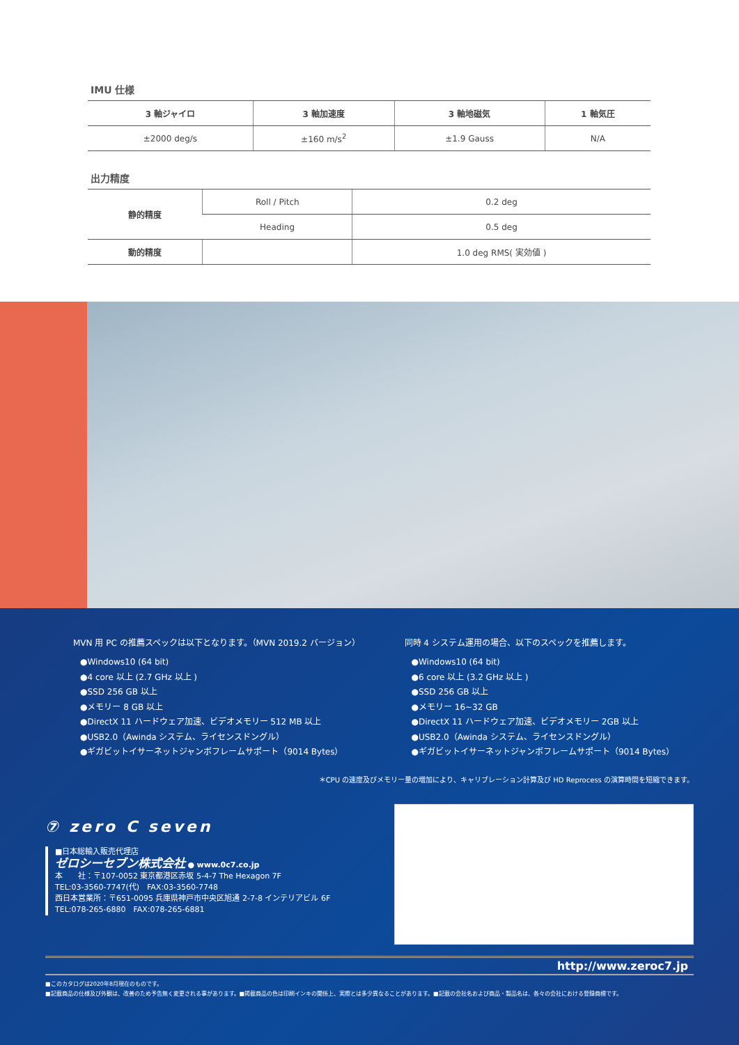IMU 仕様
| 3 軸ジャイロ | 3 軸加速度 | 3 軸地磁気 | 1 軸気圧 |
| --- | --- | --- | --- |
| ±2000 deg/s | ±160 m/s<sup>2</sup> | ±1.9 Gauss | N/A |
出力精度
| 静的精度 | Roll / Pitch | 0.2 deg |
| | Heading | 0.5 deg |
| 動的精度 | | 1.0 deg RMS( 実効値 ) |
MVN 用 PC の推薦スペックは以下となります。（MVN 2019.2 バージョン）
●Windows10 (64 bit)
●4 core 以上 (2.7 GHz 以上 )
●SSD 256 GB 以上
●メモリー 8 GB 以上
●DirectX 11 ハードウェア加速、ビデオメモリー 512 MB 以上
●USB2.0（Awinda システム、ライセンスドングル）
●ギガビットイサーネットジャンボフレームサポート（9014 Bytes）
同時 4 システム運用の場合、以下のスペックを推薦します。
●Windows10 (64 bit)
●6 core 以上 (3.2 GHz 以上 )
●SSD 256 GB 以上
●メモリー 16~32 GB
●DirectX 11 ハードウェア加速、ビデオメモリー 2GB 以上
●USB2.0（Awinda システム、ライセンスドングル）
●ギガビットイサーネットジャンボフレームサポート（9014 Bytes）
＊CPU の速度及びメモリー量の増加により、キャリブレーション計算及び HD Reprocess の演算時間を短縮できます。
⑦ zero C seven
■日本総輸入販売代理店
ゼロシーセブン株式会社 ● www.0c7.co.jp
本　　社：〒107-0052 東京都港区赤坂 5-4-7 The Hexagon 7F
TEL:03-3560-7747(代)　FAX:03-3560-7748
西日本営業所：〒651-0095 兵庫県神戸市中央区旭通 2-7-8 インテリアビル 6F
TEL:078-265-6880　FAX:078-265-6881
http://www.zeroc7.jp
■このカタログは2020年8月現在のものです。
■記載商品の仕様及び外観は、改善のため予告無く変更される事があります。■掲載商品の色は印刷インキの関係上、実際とは多少異なることがあります。■記載の会社名および商品・製品名は、各々の会社における登録商標です。